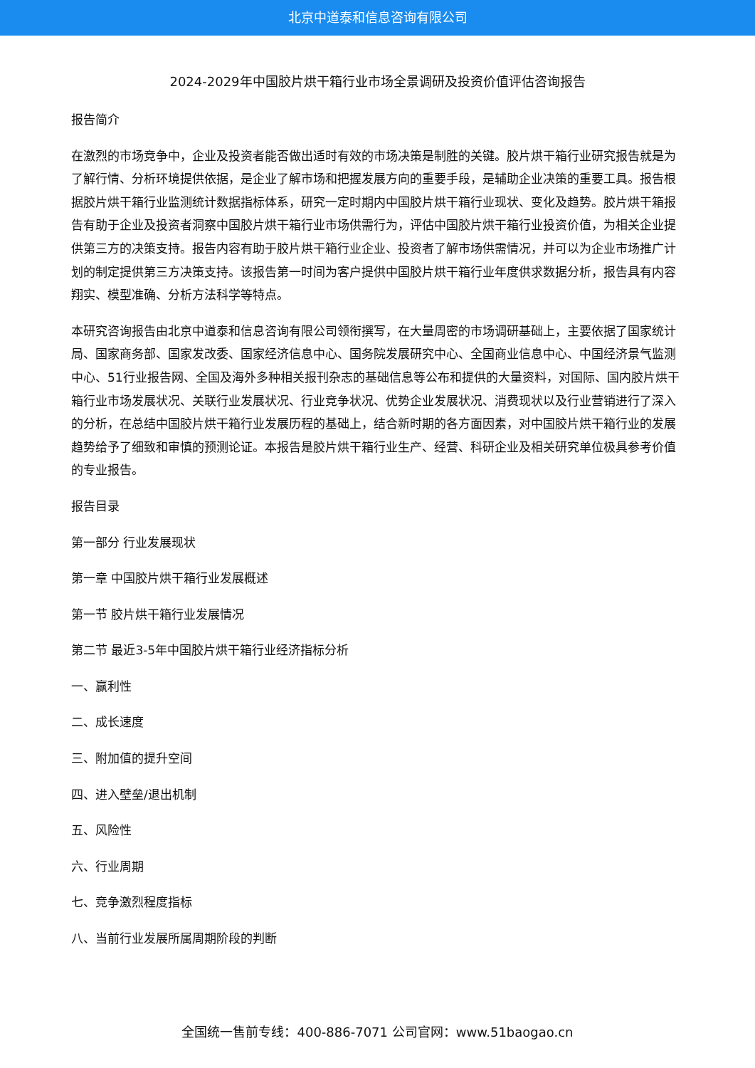北京中道泰和信息咨询有限公司
2024-2029年中国胶片烘干箱行业市场全景调研及投资价值评估咨询报告
报告简介
在激烈的市场竞争中，企业及投资者能否做出适时有效的市场决策是制胜的关键。胶片烘干箱行业研究报告就是为了解行情、分析环境提供依据，是企业了解市场和把握发展方向的重要手段，是辅助企业决策的重要工具。报告根据胶片烘干箱行业监测统计数据指标体系，研究一定时期内中国胶片烘干箱行业现状、变化及趋势。胶片烘干箱报告有助于企业及投资者洞察中国胶片烘干箱行业市场供需行为，评估中国胶片烘干箱行业投资价值，为相关企业提供第三方的决策支持。报告内容有助于胶片烘干箱行业企业、投资者了解市场供需情况，并可以为企业市场推广计划的制定提供第三方决策支持。该报告第一时间为客户提供中国胶片烘干箱行业年度供求数据分析，报告具有内容翔实、模型准确、分析方法科学等特点。
本研究咨询报告由北京中道泰和信息咨询有限公司领衔撰写，在大量周密的市场调研基础上，主要依据了国家统计局、国家商务部、国家发改委、国家经济信息中心、国务院发展研究中心、全国商业信息中心、中国经济景气监测中心、51行业报告网、全国及海外多种相关报刊杂志的基础信息等公布和提供的大量资料，对国际、国内胶片烘干箱行业市场发展状况、关联行业发展状况、行业竞争状况、优势企业发展状况、消费现状以及行业营销进行了深入的分析，在总结中国胶片烘干箱行业发展历程的基础上，结合新时期的各方面因素，对中国胶片烘干箱行业的发展趋势给予了细致和审慎的预测论证。本报告是胶片烘干箱行业生产、经营、科研企业及相关研究单位极具参考价值的专业报告。
报告目录
第一部分 行业发展现状
第一章 中国胶片烘干箱行业发展概述
第一节 胶片烘干箱行业发展情况
第二节 最近3-5年中国胶片烘干箱行业经济指标分析
一、赢利性
二、成长速度
三、附加值的提升空间
四、进入壁垒/退出机制
五、风险性
六、行业周期
七、竞争激烈程度指标
八、当前行业发展所属周期阶段的判断
全国统一售前专线：400-886-7071 公司官网：www.51baogao.cn